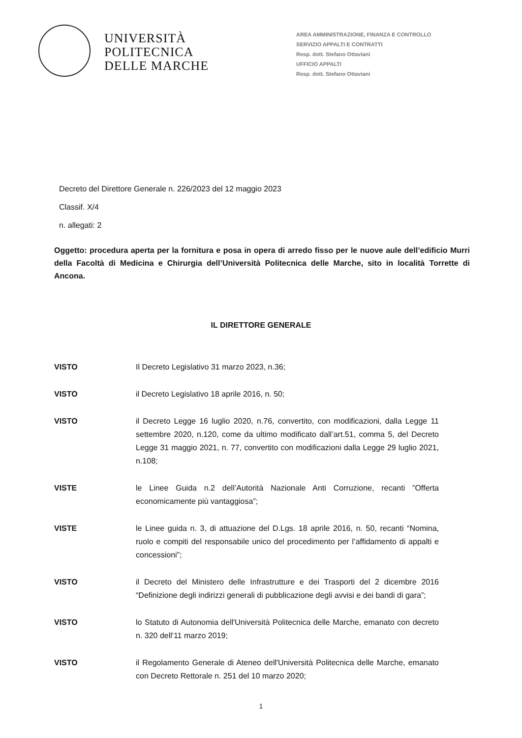UNIVERSITÀ
POLITECNICA
DELLE MARCHE
AREA AMMINISTRAZIONE, FINANZA E CONTROLLO
SERVIZIO APPALTI E CONTRATTI
Resp. dott. Stefano Ottaviani
UFFICIO APPALTI
Resp. dott. Stefano Ottaviani
Decreto del Direttore Generale n. 226/2023 del 12 maggio 2023
Classif. X/4
n. allegati: 2
Oggetto: procedura aperta per la fornitura e posa in opera di arredo fisso per le nuove aule dell’edificio Murri della Facoltà di Medicina e Chirurgia dell’Università Politecnica delle Marche, sito in località Torrette di Ancona.
IL DIRETTORE GENERALE
VISTO Il Decreto Legislativo 31 marzo 2023, n.36;
VISTO il Decreto Legislativo 18 aprile 2016, n. 50;
VISTO il Decreto Legge 16 luglio 2020, n.76, convertito, con modificazioni, dalla Legge 11 settembre 2020, n.120, come da ultimo modificato dall’art.51, comma 5, del Decreto Legge 31 maggio 2021, n. 77, convertito con modificazioni dalla Legge 29 luglio 2021, n.108;
VISTE le Linee Guida n.2 dell’Autorità Nazionale Anti Corruzione, recanti ”Offerta economicamente più vantaggiosa”;
VISTE le Linee guida n. 3, di attuazione del D.Lgs. 18 aprile 2016, n. 50, recanti “Nomina, ruolo e compiti del responsabile unico del procedimento per l’affidamento di appalti e concessioni”;
VISTO il Decreto del Ministero delle Infrastrutture e dei Trasporti del 2 dicembre 2016 “Definizione degli indirizzi generali di pubblicazione degli avvisi e dei bandi di gara”;
VISTO lo Statuto di Autonomia dell'Università Politecnica delle Marche, emanato con decreto n. 320 dell'11 marzo 2019;
VISTO il Regolamento Generale di Ateneo dell'Università Politecnica delle Marche, emanato con Decreto Rettorale n. 251 del 10 marzo 2020;
1